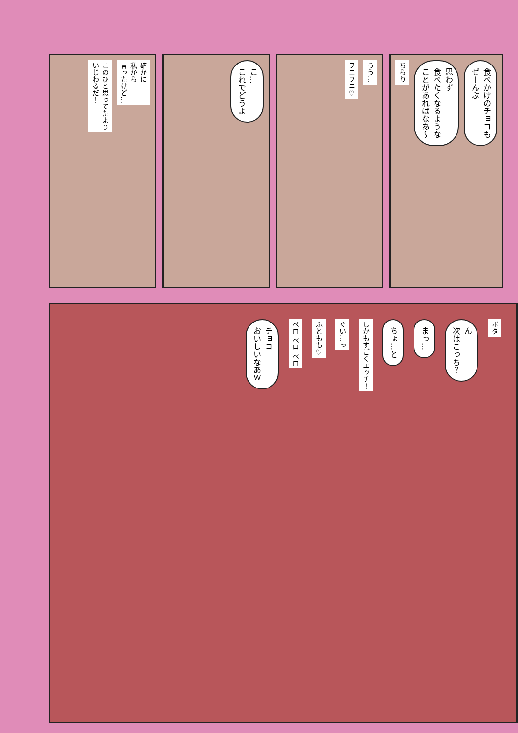確かに
私から
言ったけど…
このひと思ってたより
いじわるだ！
こ…
これでどうよ
うう…
フニフニ♡
食べかけのチョコも
ぜーんぶ
思わず
食べたくなるような
ことがあればなあ～
ちらり
ポタ
ん
次はこっち？
まっ…
ちょ…と
しかもすごくエッチ！
ぐい…っ
ふともも♡
ペロ ペロ ペロ
チョコ
おいしいなあｗ